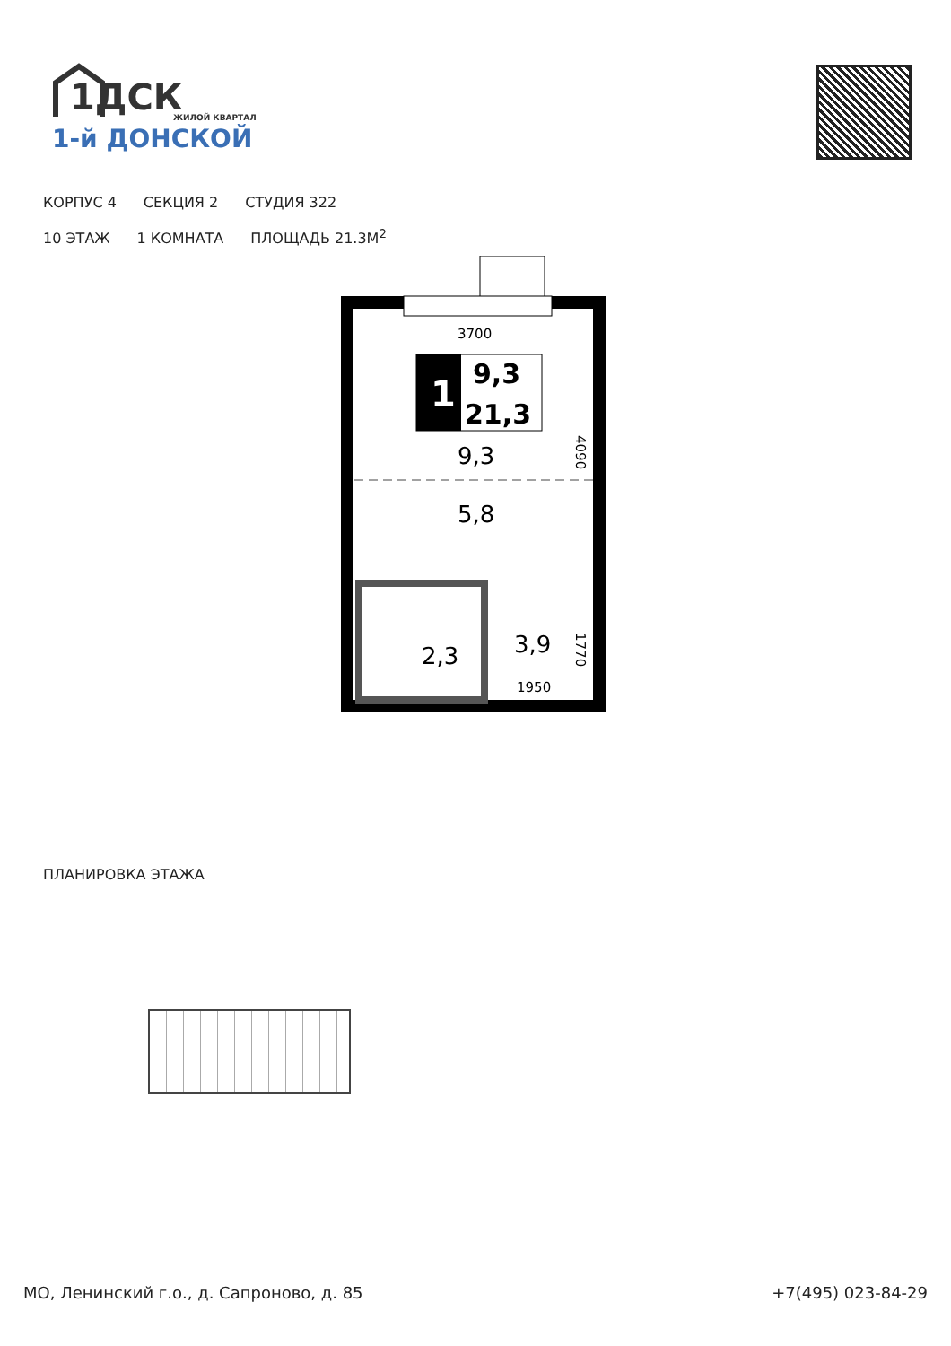1ДСК
ЖИЛОЙ КВАРТАЛ
1-й ДОНСКОЙ
КОРПУС 4 СЕКЦИЯ 2 СТУДИЯ 322
10 ЭТАЖ 1 КОМНАТА ПЛОЩАДЬ 21.3М<sup>2</sup>
1
9,3
21,3
9,3
5,8
2,3
3,9
3700
1950
4090
1770
ПЛАНИРОВКА ЭТАЖА
МО, Ленинский г.о., д. Сапроново, д. 85 +7(495) 023-84-29